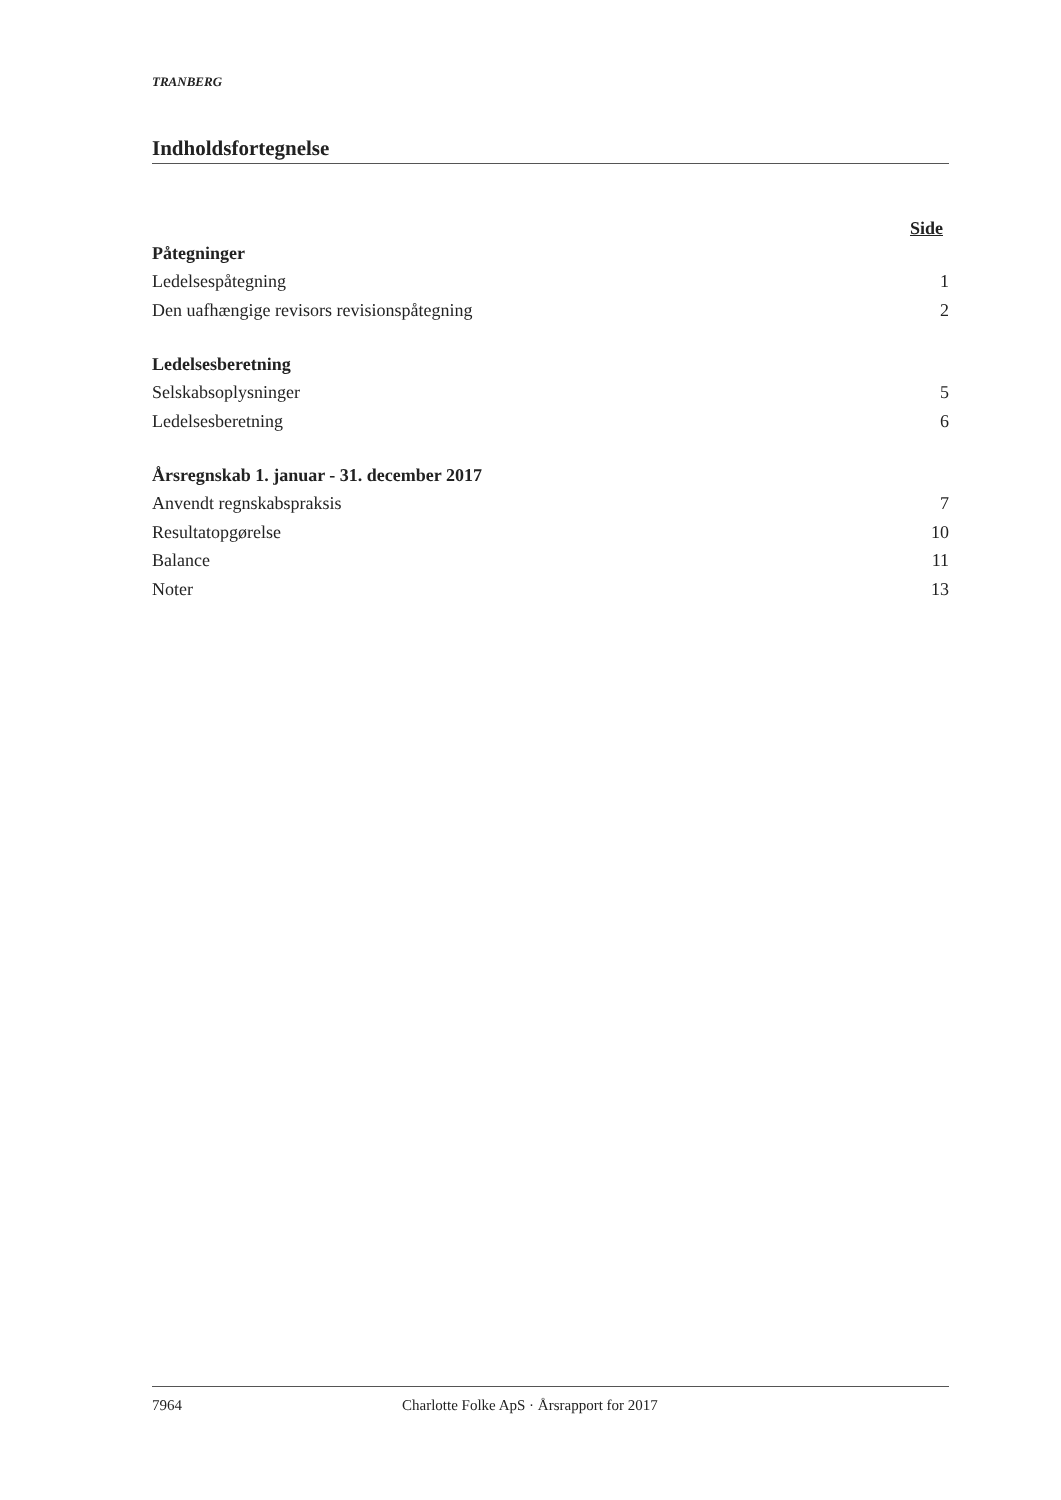TRANBERG
Indholdsfortegnelse
Side
Påtegninger
Ledelsespåtegning 1
Den uafhængige revisors revisionspåtegning 2
Ledelsesberetning
Selskabsoplysninger 5
Ledelsesberetning 6
Årsregnskab 1. januar - 31. december 2017
Anvendt regnskabspraksis 7
Resultatopgørelse 10
Balance 11
Noter 13
7964 Charlotte Folke ApS · Årsrapport for 2017